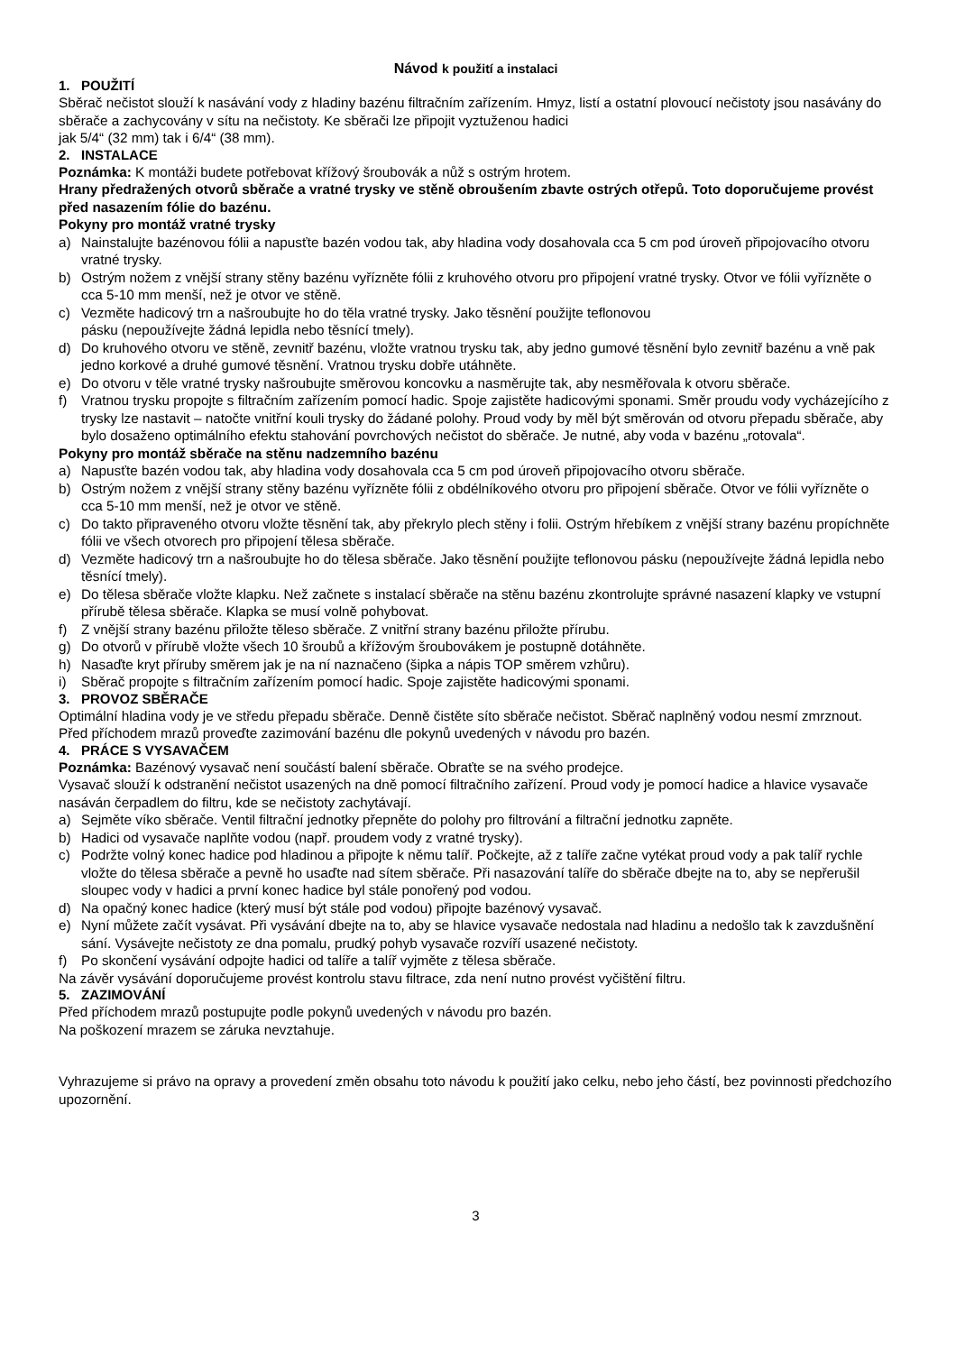Návod k použití a instalaci
1. POUŽITÍ
Sběrač nečistot slouží k nasávání vody z hladiny bazénu filtračním zařízením. Hmyz, listí a ostatní plovoucí nečistoty jsou nasávány do sběrače a zachycovány v sítu na nečistoty. Ke sběrači lze připojit vyztuženou hadici
jak 5/4“ (32 mm) tak i 6/4“ (38 mm).
2. INSTALACE
Poznámka: K montáži budete potřebovat křížový šroubovák a nůž s ostrým hrotem.
Hrany předražených otvorů sběrače a vratné trysky ve stěně obroušením zbavte ostrých otřepů. Toto doporučujeme provést před nasazením fólie do bazénu.
Pokyny pro montáž vratné trysky
a) Nainstalujte bazénovou fólii a napusťte bazén vodou tak, aby hladina vody dosahovala cca 5 cm pod úroveň připojovacího otvoru vratné trysky.
b) Ostrým nožem z vnější strany stěny bazénu vyřízněte fólii z kruhového otvoru pro připojení vratné trysky. Otvor ve fólii vyřízněte o cca 5-10 mm menší, než je otvor ve stěně.
c) Vezměte hadicový trn a našroubujte ho do těla vratné trysky. Jako těsnění použijte teflonovou
pásku (nepoužívejte žádná lepidla nebo těsnící tmely).
d) Do kruhového otvoru ve stěně, zevnitř bazénu, vložte vratnou trysku tak, aby jedno gumové těsnění bylo zevnitř bazénu a vně pak jedno korkové a druhé gumové těsnění. Vratnou trysku dobře utáhněte.
e) Do otvoru v těle vratné trysky našroubujte směrovou koncovku a nasměrujte tak, aby nesměřovala k otvoru sběrače.
f) Vratnou trysku propojte s filtračním zařízením pomocí hadic. Spoje zajistěte hadicovými sponami. Směr proudu vody vycházejícího z trysky lze nastavit – natočte vnitřní kouli trysky do žádané polohy. Proud vody by měl být směrován od otvoru přepadu sběrače, aby bylo dosaženo optimálního efektu stahování povrchových nečistot do sběrače. Je nutné, aby voda v bazénu „rotovala“.
Pokyny pro montáž sběrače na stěnu nadzemního bazénu
a) Napusťte bazén vodou tak, aby hladina vody dosahovala cca 5 cm pod úroveň připojovacího otvoru sběrače.
b) Ostrým nožem z vnější strany stěny bazénu vyřízněte fólii z obdélníkového otvoru pro připojení sběrače. Otvor ve fólii vyřízněte o cca 5-10 mm menší, než je otvor ve stěně.
c) Do takto připraveného otvoru vložte těsnění tak, aby překrylo plech stěny i folii. Ostrým hřebíkem z vnější strany bazénu propíchněte fólii ve všech otvorech pro připojení tělesa sběrače.
d) Vezměte hadicový trn a našroubujte ho do tělesa sběrače. Jako těsnění použijte teflonovou pásku (nepoužívejte žádná lepidla nebo těsnící tmely).
e) Do tělesa sběrače vložte klapku. Než začnete s instalací sběrače na stěnu bazénu zkontrolujte správné nasazení klapky ve vstupní přírubě tělesa sběrače. Klapka se musí volně pohybovat.
f) Z vnější strany bazénu přiložte těleso sběrače. Z vnitřní strany bazénu přiložte přírubu.
g) Do otvorů v přírubě vložte všech 10 šroubů a křížovým šroubovákem je postupně dotáhněte.
h) Nasaďte kryt příruby směrem jak je na ní naznačeno (šipka a nápis TOP směrem vzhůru).
i) Sběrač propojte s filtračním zařízením pomocí hadic. Spoje zajistěte hadicovými sponami.
3. PROVOZ SBĚRAČE
Optimální hladina vody je ve středu přepadu sběrače. Denně čistěte síto sběrače nečistot. Sběrač naplněný vodou nesmí zmrznout. Před příchodem mrazů proveďte zazimování bazénu dle pokynů uvedených v návodu pro bazén.
4. PRÁCE S VYSAVAČEM
Poznámka: Bazénový vysavač není součástí balení sběrače. Obraťte se na svého prodejce.
Vysavač slouží k odstranění nečistot usazených na dně pomocí filtračního zařízení. Proud vody je pomocí hadice a hlavice vysavače nasáván čerpadlem do filtru, kde se nečistoty zachytávají.
a) Sejměte víko sběrače. Ventil filtrační jednotky přepněte do polohy pro filtrování a filtrační jednotku zapněte.
b) Hadici od vysavače naplňte vodou (např. proudem vody z vratné trysky).
c) Podržte volný konec hadice pod hladinou a připojte k němu talíř. Počkejte, až z talíře začne vytékat proud vody a pak talíř rychle vložte do tělesa sběrače a pevně ho usaďte nad sítem sběrače. Při nasazování talíře do sběrače dbejte na to, aby se nepřerušil sloupec vody v hadici a první konec hadice byl stále ponořený pod vodou.
d) Na opačný konec hadice (který musí být stále pod vodou) připojte bazénový vysavač.
e) Nyní můžete začít vysávat. Při vysávání dbejte na to, aby se hlavice vysavače nedostala nad hladinu a nedošlo tak k zavzdušnění sání. Vysávejte nečistoty ze dna pomalu, prudký pohyb vysavače rozvíří usazené nečistoty.
f) Po skončení vysávání odpojte hadici od talíře a talíř vyjměte z tělesa sběrače.
Na závěr vysávání doporučujeme provést kontrolu stavu filtrace, zda není nutno provést vyčištění filtru.
5. ZAZIMOVÁNÍ
Před příchodem mrazů postupujte podle pokynů uvedených v návodu pro bazén.
Na poškození mrazem se záruka nevztahuje.
Vyhrazujeme si právo na opravy a provedení změn obsahu toto návodu k použití jako celku, nebo jeho částí, bez povinnosti předchozího upozornění.
3